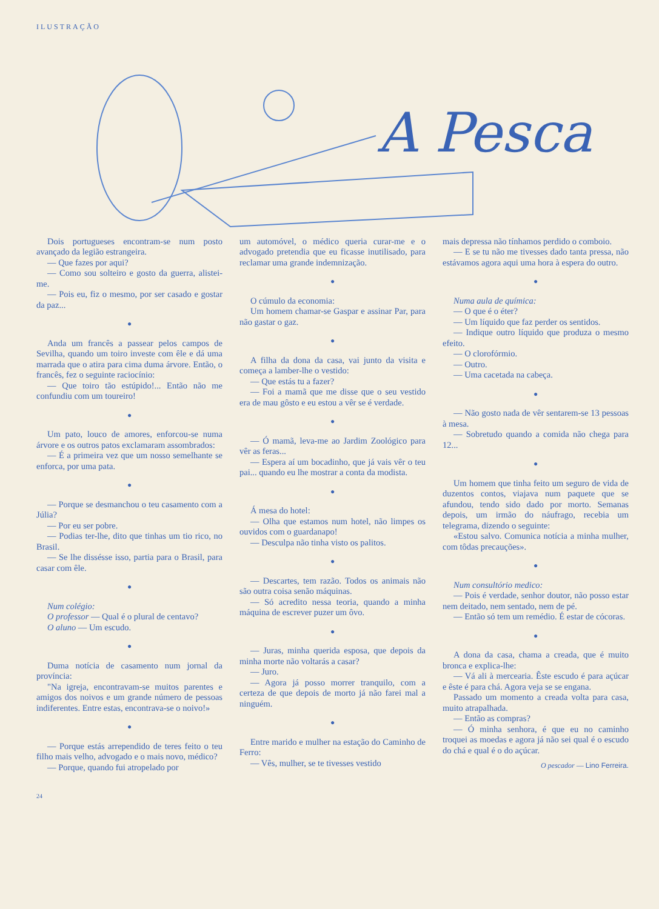ILUSTRAÇÃO
A Pesca
Dois portugueses encontram-se num posto avançado da legião estrangeira.
— Que fazes por aqui?
— Como sou solteiro e gosto da guerra, alistei-me.
— Pois eu, fiz o mesmo, por ser casado e gostar da paz...
●
Anda um francês a passear pelos campos de Sevilha, quando um toiro investe com êle e dá uma marrada que o atira para cima duma árvore. Então, o francês, fez o seguinte raciocínio:
— Que toiro tão estúpido!... Então não me confundiu com um toureiro!
●
Um pato, louco de amores, enforcou-se numa árvore e os outros patos exclamaram assombrados:
— É a primeira vez que um nosso semelhante se enforca, por uma pata.
●
— Porque se desmanchou o teu casamento com a Júlia?
— Por eu ser pobre.
— Podias ter-lhe, dito que tinhas um tio rico, no Brasil.
— Se lhe dissésse isso, partia para o Brasil, para casar com êle.
●
Num colégio:
O professor — Qual é o plural de centavo?
O aluno — Um escudo.
●
Duma notícia de casamento num jornal da província:
"Na igreja, encontravam-se muitos parentes e amigos dos noivos e um grande número de pessoas indiferentes. Entre estas, encontrava-se o noivo!»
●
— Porque estás arrependido de teres feito o teu filho mais velho, advogado e o mais novo, médico?
— Porque, quando fui atropelado por
um automóvel, o médico queria curar-me e o advogado pretendia que eu ficasse inutilisado, para reclamar uma grande indemnização.
●
O cúmulo da economia:
Um homem chamar-se Gaspar e assinar Par, para não gastar o gaz.
●
A filha da dona da casa, vai junto da visita e começa a lamber-lhe o vestido:
— Que estás tu a fazer?
— Foi a mamã que me disse que o seu vestido era de mau gôsto e eu estou a vêr se é verdade.
●
— Ó mamã, leva-me ao Jardim Zoológico para vêr as feras...
— Espera aí um bocadinho, que já vais vêr o teu pai... quando eu lhe mostrar a conta da modista.
●
Á mesa do hotel:
— Olha que estamos num hotel, não limpes os ouvidos com o guardanapo!
— Desculpa não tinha visto os palitos.
●
— Descartes, tem razão. Todos os animais não são outra coisa senão máquinas.
— Só acredito nessa teoria, quando a minha máquina de escrever puzer um ôvo.
●
— Juras, minha querida esposa, que depois da minha morte não voltarás a casar?
— Juro.
— Agora já posso morrer tranquilo, com a certeza de que depois de morto já não farei mal a ninguém.
●
Entre marido e mulher na estação do Caminho de Ferro:
— Vês, mulher, se te tivesses vestido
mais depressa não tínhamos perdido o comboio.
— E se tu não me tivesses dado tanta pressa, não estávamos agora aqui uma hora à espera do outro.
●
Numa aula de química:
— O que é o éter?
— Um líquido que faz perder os sentidos.
— Indique outro líquido que produza o mesmo efeito.
— O clorofórmio.
— Outro.
— Uma cacetada na cabeça.
●
— Não gosto nada de vêr sentarem-se 13 pessoas à mesa.
— Sobretudo quando a comida não chega para 12...
●
Um homem que tinha feito um seguro de vida de duzentos contos, viajava num paquete que se afundou, tendo sido dado por morto. Semanas depois, um irmão do náufrago, recebia um telegrama, dizendo o seguinte:
«Estou salvo. Comunica notícia a minha mulher, com tôdas precauções».
●
Num consultório medico:
— Pois é verdade, senhor doutor, não posso estar nem deitado, nem sentado, nem de pé.
— Então só tem um remédio. É estar de cócoras.
●
A dona da casa, chama a creada, que é muito bronca e explica-lhe:
— Vá ali à mercearia. Êste escudo é para açúcar e êste é para chá. Agora veja se se engana.
Passado um momento a creada volta para casa, muito atrapalhada.
— Então as compras?
— Ó minha senhora, é que eu no caminho troquei as moedas e agora já não sei qual é o escudo do chá e qual é o do açúcar.
O pescador — Lino Ferreira.
24